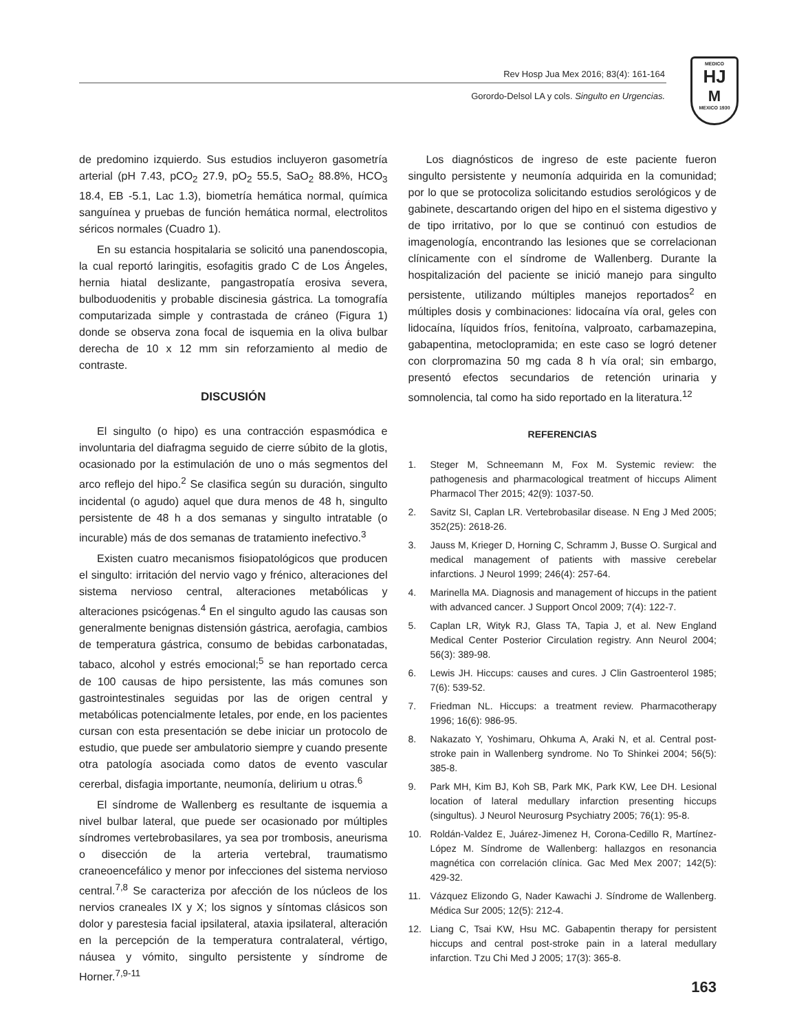Rev Hosp Jua Mex 2016; 83(4): 161-164
Gorordo-Delsol LA y cols. Singulto en Urgencias.
MEDICO
HJ
M
MEXICO 1930
de predomino izquierdo. Sus estudios incluyeron gasometría arterial (pH 7.43, pCO<sub>2</sub> 27.9, pO<sub>2</sub> 55.5, SaO<sub>2</sub> 88.8%, HCO<sub>3</sub> 18.4, EB -5.1, Lac 1.3), biometría hemática normal, química sanguínea y pruebas de función hemática normal, electrolitos séricos normales (Cuadro 1).
En su estancia hospitalaria se solicitó una panendoscopia, la cual reportó laringitis, esofagitis grado C de Los Ángeles, hernia hiatal deslizante, pangastropatía erosiva severa, bulboduodenitis y probable discinesia gástrica. La tomografía computarizada simple y contrastada de cráneo (Figura 1) donde se observa zona focal de isquemia en la oliva bulbar derecha de 10 x 12 mm sin reforzamiento al medio de contraste.
DISCUSIÓN
El singulto (o hipo) es una contracción espasmódica e involuntaria del diafragma seguido de cierre súbito de la glotis, ocasionado por la estimulación de uno o más segmentos del arco reflejo del hipo.<sup>2</sup> Se clasifica según su duración, singulto incidental (o agudo) aquel que dura menos de 48 h, singulto persistente de 48 h a dos semanas y singulto intratable (o incurable) más de dos semanas de tratamiento inefectivo.<sup>3</sup>
Existen cuatro mecanismos fisiopatológicos que producen el singulto: irritación del nervio vago y frénico, alteraciones del sistema nervioso central, alteraciones metabólicas y alteraciones psicógenas.<sup>4</sup> En el singulto agudo las causas son generalmente benignas distensión gástrica, aerofagia, cambios de temperatura gástrica, consumo de bebidas carbonatadas, tabaco, alcohol y estrés emocional;<sup>5</sup> se han reportado cerca de 100 causas de hipo persistente, las más comunes son gastrointestinales seguidas por las de origen central y metabólicas potencialmente letales, por ende, en los pacientes cursan con esta presentación se debe iniciar un protocolo de estudio, que puede ser ambulatorio siempre y cuando presente otra patología asociada como datos de evento vascular cererbal, disfagia importante, neumonía, delirium u otras.<sup>6</sup>
El síndrome de Wallenberg es resultante de isquemia a nivel bulbar lateral, que puede ser ocasionado por múltiples síndromes vertebrobasilares, ya sea por trombosis, aneurisma o disección de la arteria vertebral, traumatismo craneoencefálico y menor por infecciones del sistema nervioso central.<sup>7,8</sup> Se caracteriza por afección de los núcleos de los nervios craneales IX y X; los signos y síntomas clásicos son dolor y parestesia facial ipsilateral, ataxia ipsilateral, alteración en la percepción de la temperatura contralateral, vértigo, náusea y vómito, singulto persistente y síndrome de Horner.<sup>7,9-11</sup>
Los diagnósticos de ingreso de este paciente fueron singulto persistente y neumonía adquirida en la comunidad; por lo que se protocoliza solicitando estudios serológicos y de gabinete, descartando origen del hipo en el sistema digestivo y de tipo irritativo, por lo que se continuó con estudios de imagenología, encontrando las lesiones que se correlacionan clínicamente con el síndrome de Wallenberg. Durante la hospitalización del paciente se inició manejo para singulto persistente, utilizando múltiples manejos reportados<sup>2</sup> en múltiples dosis y combinaciones: lidocaína vía oral, geles con lidocaína, líquidos fríos, fenitoína, valproato, carbamazepina, gabapentina, metoclopramida; en este caso se logró detener con clorpromazina 50 mg cada 8 h vía oral; sin embargo, presentó efectos secundarios de retención urinaria y somnolencia, tal como ha sido reportado en la literatura.<sup>12</sup>
REFERENCIAS
1. Steger M, Schneemann M, Fox M. Systemic review: the pathogenesis and pharmacological treatment of hiccups Aliment Pharmacol Ther 2015; 42(9): 1037-50.
2. Savitz SI, Caplan LR. Vertebrobasilar disease. N Eng J Med 2005; 352(25): 2618-26.
3. Jauss M, Krieger D, Horning C, Schramm J, Busse O. Surgical and medical management of patients with massive cerebelar infarctions. J Neurol 1999; 246(4): 257-64.
4. Marinella MA. Diagnosis and management of hiccups in the patient with advanced cancer. J Support Oncol 2009; 7(4): 122-7.
5. Caplan LR, Wityk RJ, Glass TA, Tapia J, et al. New England Medical Center Posterior Circulation registry. Ann Neurol 2004; 56(3): 389-98.
6. Lewis JH. Hiccups: causes and cures. J Clin Gastroenterol 1985; 7(6): 539-52.
7. Friedman NL. Hiccups: a treatment review. Pharmacotherapy 1996; 16(6): 986-95.
8. Nakazato Y, Yoshimaru, Ohkuma A, Araki N, et al. Central post-stroke pain in Wallenberg syndrome. No To Shinkei 2004; 56(5): 385-8.
9. Park MH, Kim BJ, Koh SB, Park MK, Park KW, Lee DH. Lesional location of lateral medullary infarction presenting hiccups (singultus). J Neurol Neurosurg Psychiatry 2005; 76(1): 95-8.
10. Roldán-Valdez E, Juárez-Jimenez H, Corona-Cedillo R, Martínez-López M. Síndrome de Wallenberg: hallazgos en resonancia magnética con correlación clínica. Gac Med Mex 2007; 142(5): 429-32.
11. Vázquez Elizondo G, Nader Kawachi J. Síndrome de Wallenberg. Médica Sur 2005; 12(5): 212-4.
12. Liang C, Tsai KW, Hsu MC. Gabapentin therapy for persistent hiccups and central post-stroke pain in a lateral medullary infarction. Tzu Chi Med J 2005; 17(3): 365-8.
163